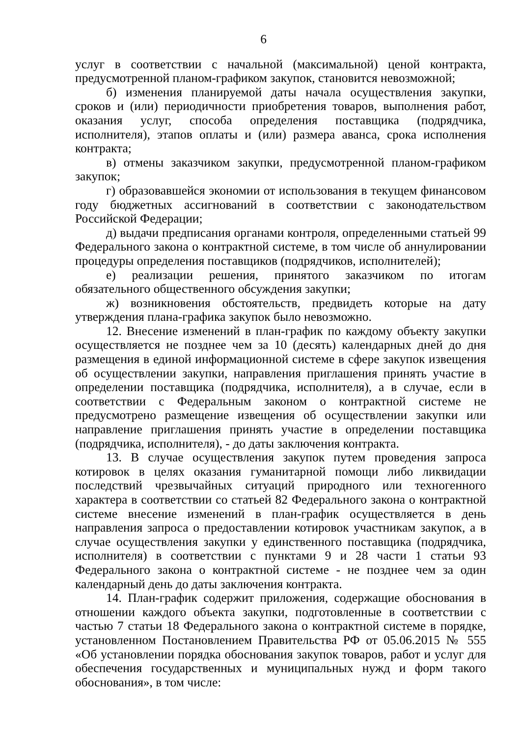6
услуг в соответствии с начальной (максимальной) ценой контракта, предусмотренной планом-графиком закупок, становится невозможной;
б) изменения планируемой даты начала осуществления закупки, сроков и (или) периодичности приобретения товаров, выполнения работ, оказания услуг, способа определения поставщика (подрядчика, исполнителя), этапов оплаты и (или) размера аванса, срока исполнения контракта;
в) отмены заказчиком закупки, предусмотренной планом-графиком закупок;
г) образовавшейся экономии от использования в текущем финансовом году бюджетных ассигнований в соответствии с законодательством Российской Федерации;
д) выдачи предписания органами контроля, определенными статьей 99 Федерального закона о контрактной системе, в том числе об аннулировании процедуры определения поставщиков (подрядчиков, исполнителей);
е) реализации решения, принятого заказчиком по итогам обязательного общественного обсуждения закупки;
ж) возникновения обстоятельств, предвидеть которые на дату утверждения плана-графика закупок было невозможно.
12. Внесение изменений в план-график по каждому объекту закупки осуществляется не позднее чем за 10 (десять) календарных дней до дня размещения в единой информационной системе в сфере закупок извещения об осуществлении закупки, направления приглашения принять участие в определении поставщика (подрядчика, исполнителя), а в случае, если в соответствии с Федеральным законом о контрактной системе не предусмотрено размещение извещения об осуществлении закупки или направление приглашения принять участие в определении поставщика (подрядчика, исполнителя), - до даты заключения контракта.
13. В случае осуществления закупок путем проведения запроса котировок в целях оказания гуманитарной помощи либо ликвидации последствий чрезвычайных ситуаций природного или техногенного характера в соответствии со статьей 82 Федерального закона о контрактной системе внесение изменений в план-график осуществляется в день направления запроса о предоставлении котировок участникам закупок, а в случае осуществления закупки у единственного поставщика (подрядчика, исполнителя) в соответствии с пунктами 9 и 28 части 1 статьи 93 Федерального закона о контрактной системе - не позднее чем за один календарный день до даты заключения контракта.
14. План-график содержит приложения, содержащие обоснования в отношении каждого объекта закупки, подготовленные в соответствии с частью 7 статьи 18 Федерального закона о контрактной системе в порядке, установленном Постановлением Правительства РФ от 05.06.2015 № 555 «Об установлении порядка обоснования закупок товаров, работ и услуг для обеспечения государственных и муниципальных нужд и форм такого обоснования», в том числе: